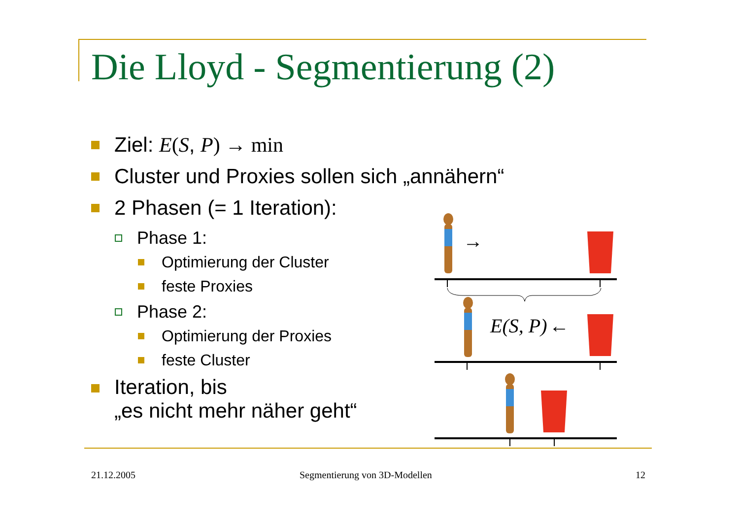Die Lloyd - Segmentierung (2)
Ziel: E(S, P) → min
Cluster und Proxies sollen sich „annähern“
2 Phasen (= 1 Iteration):
Phase 1:
Optimierung der Cluster
feste Proxies
Phase 2:
Optimierung der Proxies
feste Cluster
Iteration, bis
„es nicht mehr näher geht“
→
E(S, P)
←
21.12.2005 Segmentierung von 3D-Modellen 12